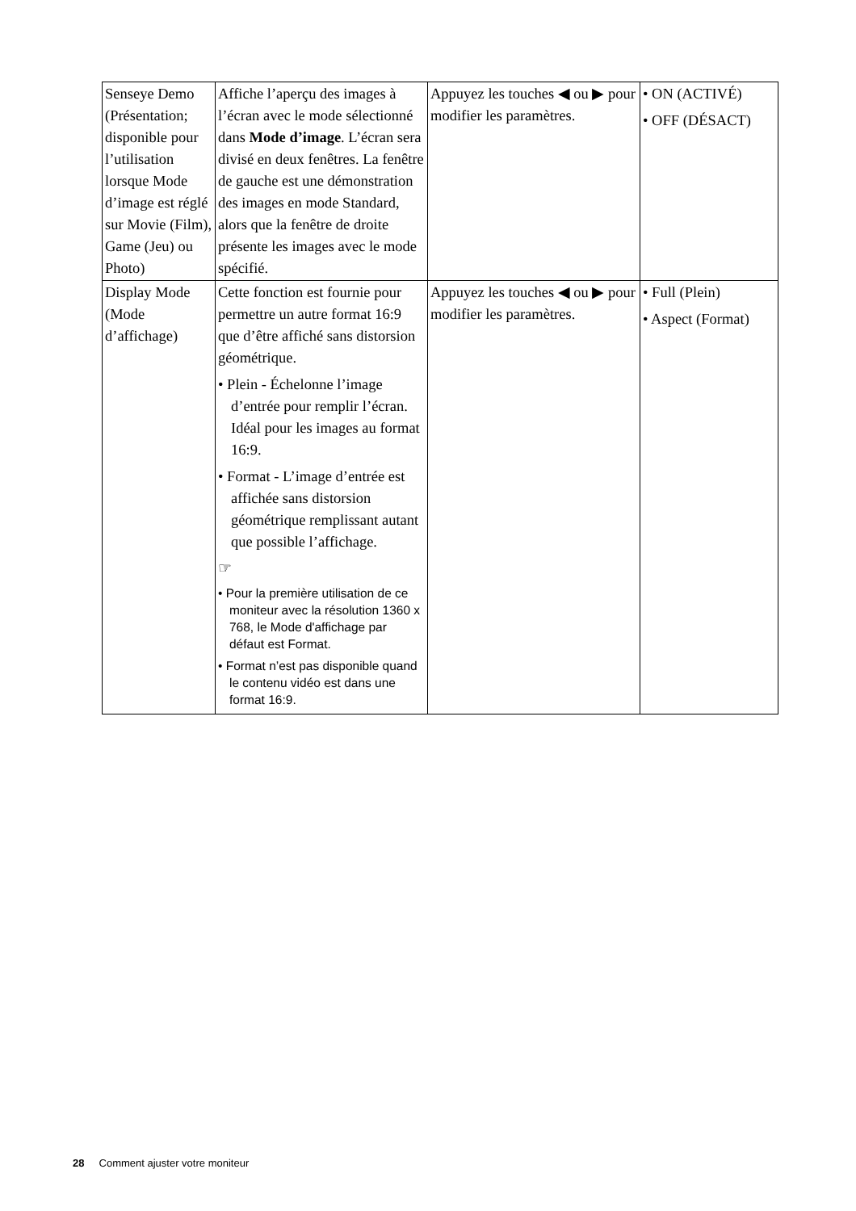| Senseye Demo (Présentation; disponible pour l’utilisation lorsque Mode d’image est réglé sur Movie (Film), Game (Jeu) ou Photo) | Affiche l’aperçu des images à l’écran avec le mode sélectionné dans Mode d’image . L’écran sera divisé en deux fenêtres. La fenêtre de gauche est une démonstration des images en mode Standard, alors que la fenêtre de droite présente les images avec le mode spécifié. | Appuyez les touches ◀ ou ▶ pour modifier les paramètres. | • ON (ACTIVÉ) • OFF (DÉSACT) |
| Display Mode (Mode d’affichage) | Cette fonction est fournie pour permettre un autre format 16:9 que d’être affiché sans distorsion géométrique. • Plein - Échelonne l’image d’entrée pour remplir l’écran. Idéal pour les images au format 16:9. • Format - L’image d’entrée est affichée sans distorsion géométrique remplissant autant que possible l’affichage. ☞ • Pour la première utilisation de ce moniteur avec la résolution 1360 x 768, le Mode d'affichage par défaut est Format. • Format n’est pas disponible quand le contenu vidéo est dans une format 16:9. | Appuyez les touches ◀ ou ▶ pour modifier les paramètres. | • Full (Plein) • Aspect (Format) |
28 Comment ajuster votre moniteur